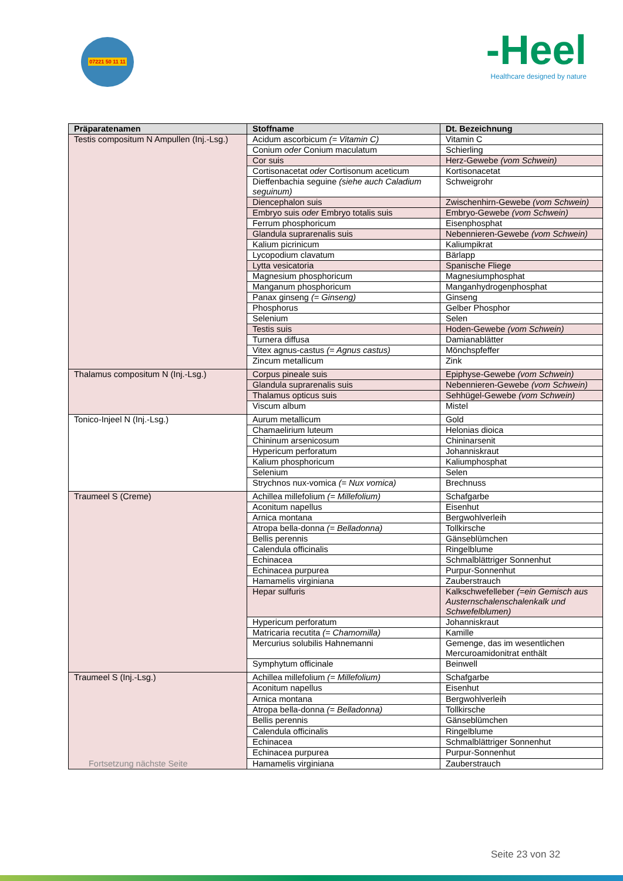07221 50 11 11
-Heel
Healthcare designed by nature
| Präparatenamen | Stoffname | Dt. Bezeichnung |
| --- | --- | --- |
| Testis compositum N Ampullen (Inj.-Lsg.) | Acidum ascorbicum (= Vitamin C) | Vitamin C |
| | Conium oder Conium maculatum | Schierling |
| | Cor suis | Herz-Gewebe (vom Schwein) |
| | Cortisonacetat oder Cortisonum aceticum | Kortisonacetat |
| | Dieffenbachia seguine (siehe auch Caladium seguinum) | Schweigrohr |
| | Diencephalon suis | Zwischenhirn-Gewebe (vom Schwein) |
| | Embryo suis oder Embryo totalis suis | Embryo-Gewebe (vom Schwein) |
| | Ferrum phosphoricum | Eisenphosphat |
| | Glandula suprarenalis suis | Nebennieren-Gewebe (vom Schwein) |
| | Kalium picrinicum | Kaliumpikrat |
| | Lycopodium clavatum | Bärlapp |
| | Lytta vesicatoria | Spanische Fliege |
| | Magnesium phosphoricum | Magnesiumphosphat |
| | Manganum phosphoricum | Manganhydrogenphosphat |
| | Panax ginseng (= Ginseng) | Ginseng |
| | Phosphorus | Gelber Phosphor |
| | Selenium | Selen |
| | Testis suis | Hoden-Gewebe (vom Schwein) |
| | Turnera diffusa | Damianablätter |
| | Vitex agnus-castus (= Agnus castus) | Mönchspfeffer |
| | Zincum metallicum | Zink |
| Thalamus compositum N (Inj.-Lsg.) | Corpus pineale suis | Epiphyse-Gewebe (vom Schwein) |
| | Glandula suprarenalis suis | Nebennieren-Gewebe (vom Schwein) |
| | Thalamus opticus suis | Sehhügel-Gewebe (vom Schwein) |
| | Viscum album | Mistel |
| Tonico-Injeel N (Inj.-Lsg.) | Aurum metallicum | Gold |
| | Chamaelirium luteum | Helonias dioica |
| | Chininum arsenicosum | Chininarsenit |
| | Hypericum perforatum | Johanniskraut |
| | Kalium phosphoricum | Kaliumphosphat |
| | Selenium | Selen |
| | Strychnos nux-vomica (= Nux vomica) | Brechnuss |
| Traumeel S (Creme) | Achillea millefolium (= Millefolium) | Schafgarbe |
| | Aconitum napellus | Eisenhut |
| | Arnica montana | Bergwohlverleih |
| | Atropa bella-donna (= Belladonna) | Tollkirsche |
| | Bellis perennis | Gänseblümchen |
| | Calendula officinalis | Ringelblume |
| | Echinacea | Schmalblättriger Sonnenhut |
| | Echinacea purpurea | Purpur-Sonnenhut |
| | Hamamelis virginiana | Zauberstrauch |
| | Hepar sulfuris | Kalkschwefelleber (=ein Gemisch aus Austernschalenschalenkalk und Schwefelblumen) |
| | Hypericum perforatum | Johanniskraut |
| | Matricaria recutita (= Chamomilla) | Kamille |
| | Mercurius solubilis Hahnemanni | Gemenge, das im wesentlichen Mercuroamidonitrat enthält |
| | Symphytum officinale | Beinwell |
| Traumeel S (Inj.-Lsg.) Fortsetzung nächste Seite | Achillea millefolium (= Millefolium) | Schafgarbe |
| | Aconitum napellus | Eisenhut |
| | Arnica montana | Bergwohlverleih |
| | Atropa bella-donna (= Belladonna) | Tollkirsche |
| | Bellis perennis | Gänseblümchen |
| | Calendula officinalis | Ringelblume |
| | Echinacea | Schmalblättriger Sonnenhut |
| | Echinacea purpurea | Purpur-Sonnenhut |
| | Hamamelis virginiana | Zauberstrauch |
Seite 23 von 32